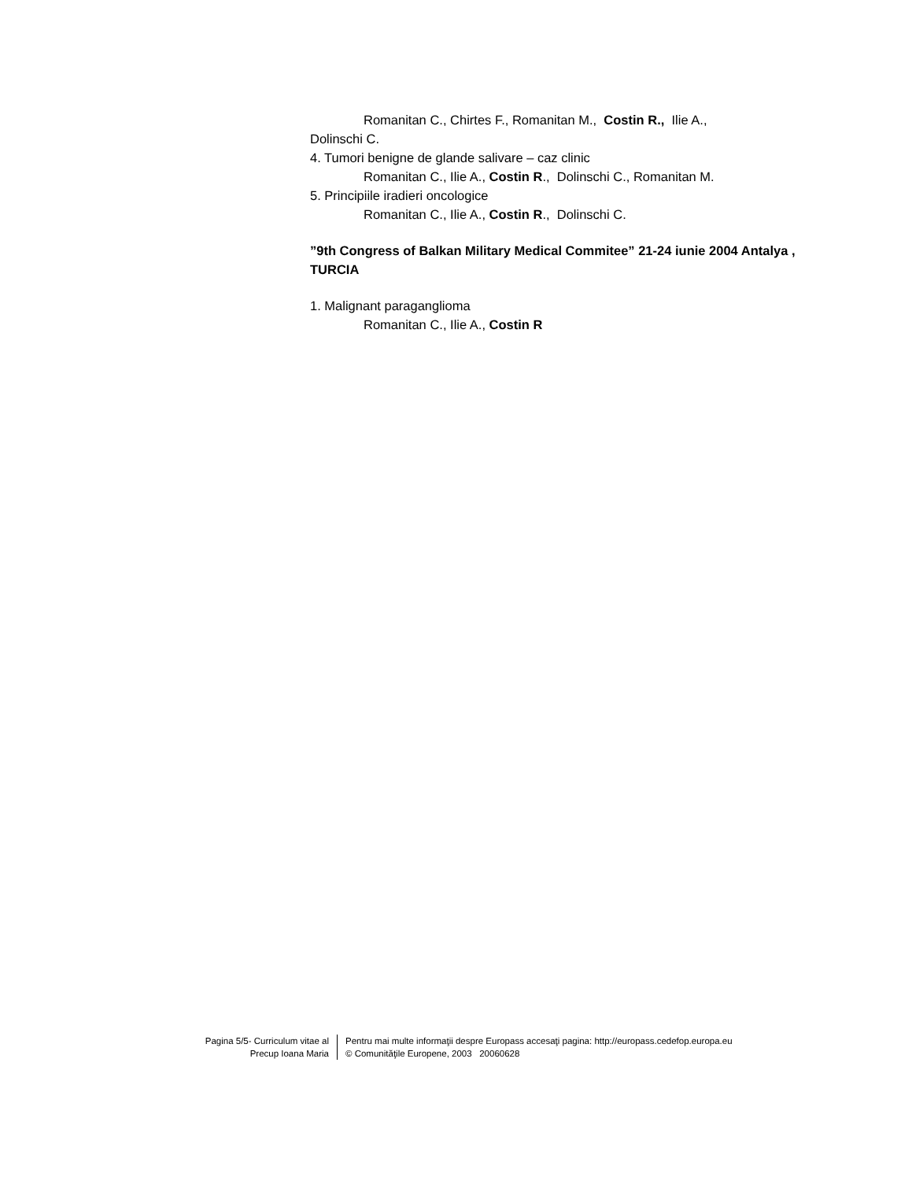Romanitan C., Chirtes F., Romanitan M., Costin R., Ilie A.,
Dolinschi C.
4. Tumori benigne de glande salivare – caz clinic
Romanitan C., Ilie A., Costin R., Dolinschi C., Romanitan M.
5. Principiile iradieri oncologice
Romanitan C., Ilie A., Costin R., Dolinschi C.
”9th Congress of Balkan Military Medical Commitee” 21-24 iunie 2004 Antalya , TURCIA
1. Malignant paraganglioma
Romanitan C., Ilie A., Costin R
Pagina 5/5- Curriculum vitae al
Precup Ioana Maria
Pentru mai multe informaţii despre Europass accesaţi pagina: http://europass.cedefop.europa.eu
© Comunităţile Europene, 2003 20060628